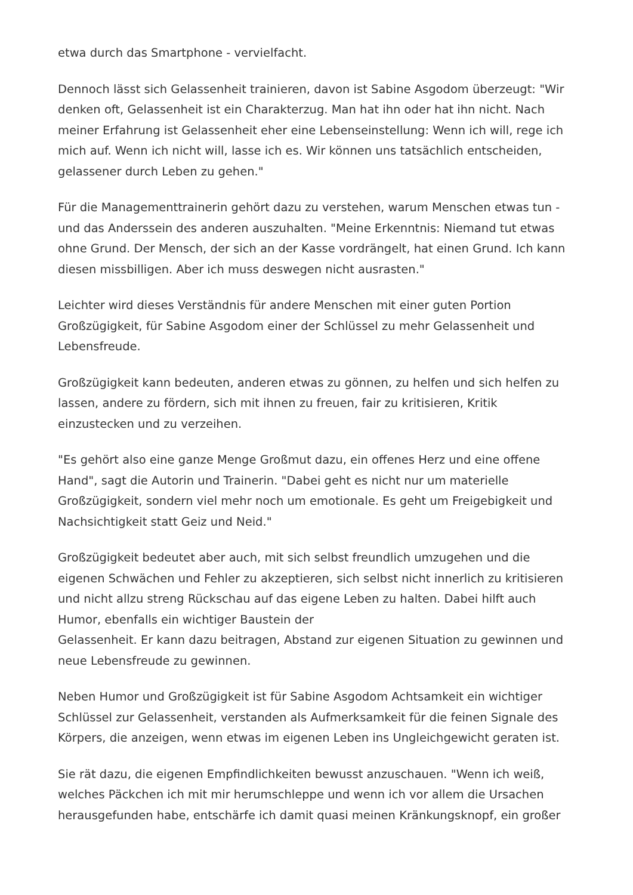etwa durch das Smartphone - vervielfacht.
Dennoch lässt sich Gelassenheit trainieren, davon ist Sabine Asgodom überzeugt: "Wir denken oft, Gelassenheit ist ein Charakterzug. Man hat ihn oder hat ihn nicht. Nach meiner Erfahrung ist Gelassenheit eher eine Lebenseinstellung: Wenn ich will, rege ich mich auf. Wenn ich nicht will, lasse ich es. Wir können uns tatsächlich entscheiden, gelassener durch Leben zu gehen."
Für die Managementtrainerin gehört dazu zu verstehen, warum Menschen etwas tun - und das Anderssein des anderen auszuhalten. "Meine Erkenntnis: Niemand tut etwas ohne Grund. Der Mensch, der sich an der Kasse vordrängelt, hat einen Grund. Ich kann diesen missbilligen. Aber ich muss deswegen nicht ausrasten."
Leichter wird dieses Verständnis für andere Menschen mit einer guten Portion Großzügigkeit, für Sabine Asgodom einer der Schlüssel zu mehr Gelassenheit und Lebensfreude.
Großzügigkeit kann bedeuten, anderen etwas zu gönnen, zu helfen und sich helfen zu lassen, andere zu fördern, sich mit ihnen zu freuen, fair zu kritisieren, Kritik einzustecken und zu verzeihen.
"Es gehört also eine ganze Menge Großmut dazu, ein offenes Herz und eine offene Hand", sagt die Autorin und Trainerin. "Dabei geht es nicht nur um materielle Großzügigkeit, sondern viel mehr noch um emotionale. Es geht um Freigebigkeit und Nachsichtigkeit statt Geiz und Neid."
Großzügigkeit bedeutet aber auch, mit sich selbst freundlich umzugehen und die eigenen Schwächen und Fehler zu akzeptieren, sich selbst nicht innerlich zu kritisieren und nicht allzu streng Rückschau auf das eigene Leben zu halten. Dabei hilft auch Humor, ebenfalls ein wichtiger Baustein der
Gelassenheit. Er kann dazu beitragen, Abstand zur eigenen Situation zu gewinnen und neue Lebensfreude zu gewinnen.
Neben Humor und Großzügigkeit ist für Sabine Asgodom Achtsamkeit ein wichtiger Schlüssel zur Gelassenheit, verstanden als Aufmerksamkeit für die feinen Signale des Körpers, die anzeigen, wenn etwas im eigenen Leben ins Ungleichgewicht geraten ist.
Sie rät dazu, die eigenen Empfindlichkeiten bewusst anzuschauen. "Wenn ich weiß, welches Päckchen ich mit mir herumschleppe und wenn ich vor allem die Ursachen herausgefunden habe, entschärfe ich damit quasi meinen Kränkungsknopf, ein großer